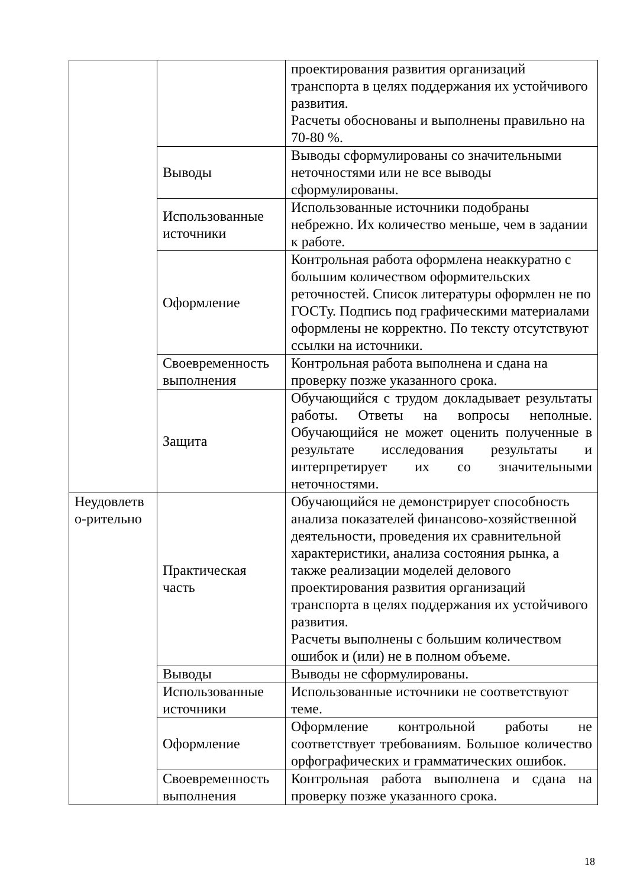| | | проектирования развития организаций транспорта в целях поддержания их устойчивого развития. Расчеты обоснованы и выполнены правильно на 70-80 %. |
| | Выводы | Выводы сформулированы со значительными неточностями или не все выводы сформулированы. |
| | Использованные источники | Использованные источники подобраны небрежно. Их количество меньше, чем в задании к работе. |
| | Оформление | Контрольная работа оформлена неаккуратно с большим количеством оформительских реточностей. Список литературы оформлен не по ГОСТу. Подпись под графическими материалами оформлены не корректно. По тексту отсутствуют ссылки на источники. |
| | Своевременность выполнения | Контрольная работа выполнена и сдана на проверку позже указанного срока. |
| | Защита | Обучающийся с трудом докладывает результаты работы. Ответы на вопросы неполные. Обучающийся не может оценить полученные в результате исследования результаты и интерпретирует их со значительными неточностями. |
| Неудовлетв о-рительно | Практическая часть | Обучающийся не демонстрирует способность анализа показателей финансово-хозяйственной деятельности, проведения их сравнительной характеристики, анализа состояния рынка, а также реализации моделей делового проектирования развития организаций транспорта в целях поддержания их устойчивого развития. Расчеты выполнены с большим количеством ошибок и (или) не в полном объеме. |
| | Выводы | Выводы не сформулированы. |
| | Использованные источники | Использованные источники не соответствуют теме. |
| | Оформление | Оформление контрольной работы не соответствует требованиям. Большое количество орфографических и грамматических ошибок. |
| | Своевременность выполнения | Контрольная работа выполнена и сдана на проверку позже указанного срока. |
18